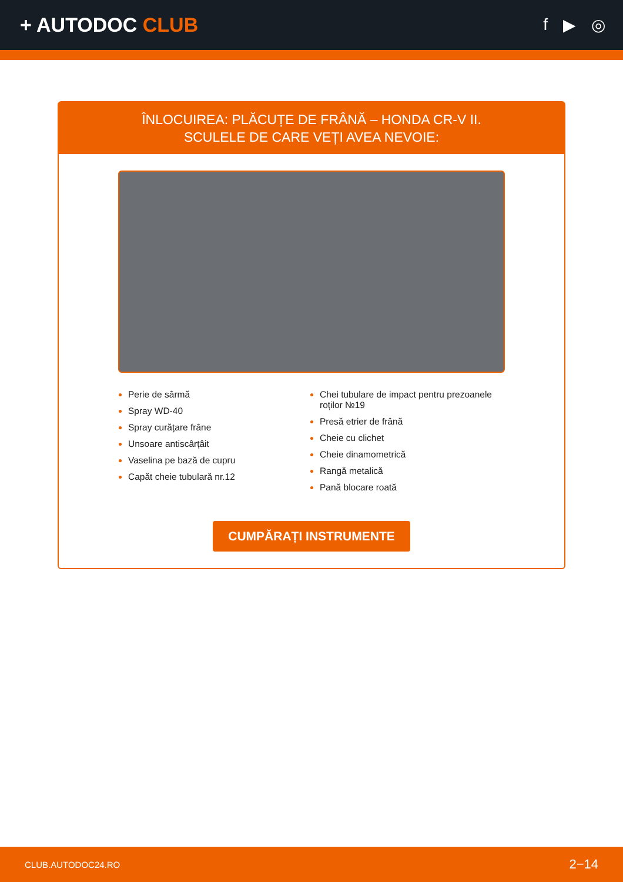+ AUTODOC CLUB
f ▶ ◎
ÎNLOCUIREA: PLĂCUȚE DE FRÂNĂ – HONDA CR-V II.
SCULELE DE CARE VEȚI AVEA NEVOIE:
Perie de sârmă
Spray WD-40
Spray curățare frâne
Unsoare antiscârțâit
Vaselina pe bază de cupru
Capăt cheie tubulară nr.12
Chei tubulare de impact pentru prezoanele roților №19
Presă etrier de frână
Cheie cu clichet
Cheie dinamometrică
Rangă metalică
Pană blocare roată
CUMPĂRAȚI INSTRUMENTE
CLUB.AUTODOC24.RO 2−14